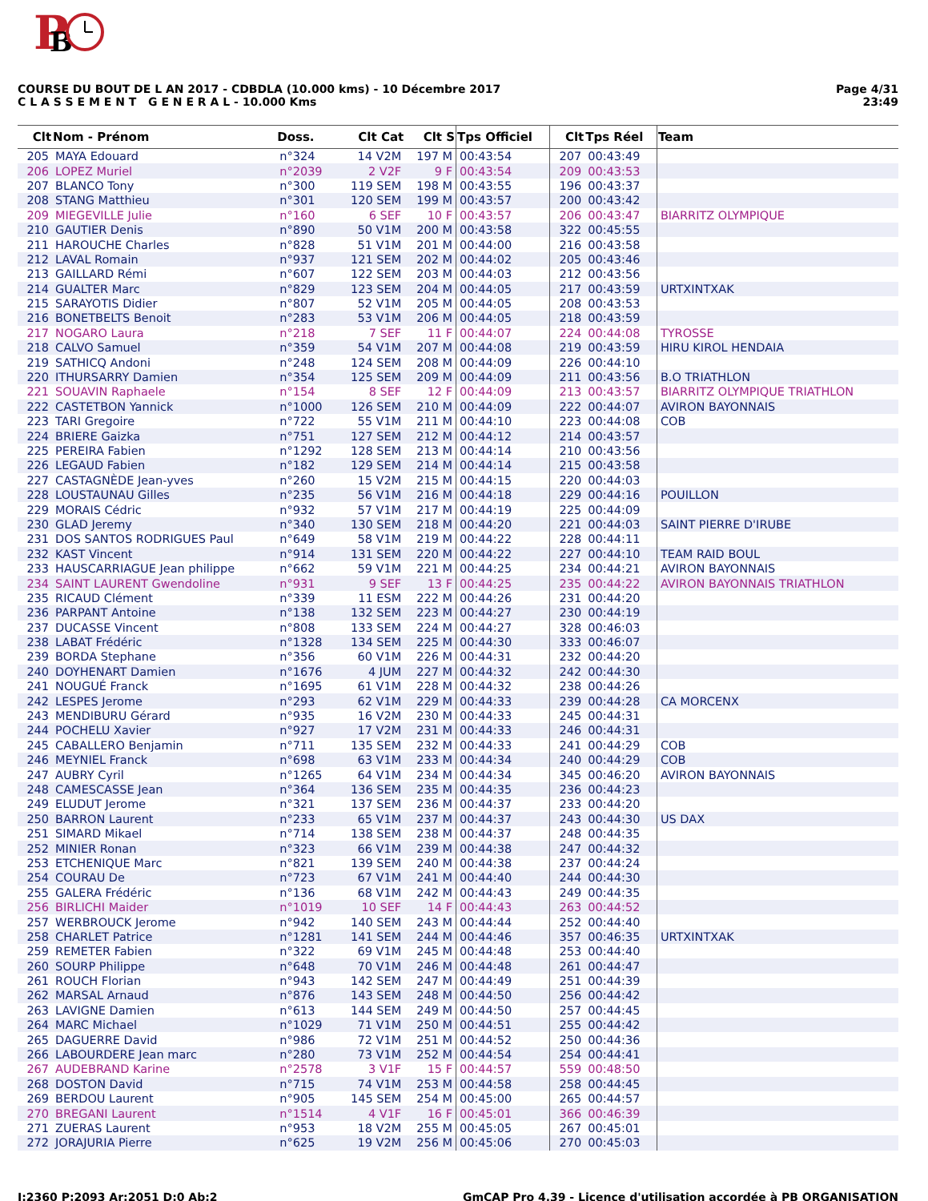P
B
Page 4/31
23:49
COURSE DU BOUT DE L AN 2017 - CDBDLA (10.000 kms) - 10 Décembre 2017
C L A S S E M E N T G E N E R A L - 10.000 Kms
| Clt | Nom - Prénom | Doss. | Clt Cat | Clt S | Tps Officiel | Clt | Tps Réel | Team |
| --- | --- | --- | --- | --- | --- | --- | --- | --- |
| 205 | MAYA Edouard | n°324 | 14 V2M | 197 M | 00:43:54 | 207 | 00:43:49 | |
| 206 | LOPEZ Muriel | n°2039 | 2 V2F | 9 F | 00:43:54 | 209 | 00:43:53 | |
| 207 | BLANCO Tony | n°300 | 119 SEM | 198 M | 00:43:55 | 196 | 00:43:37 | |
| 208 | STANG Matthieu | n°301 | 120 SEM | 199 M | 00:43:57 | 200 | 00:43:42 | |
| 209 | MIEGEVILLE Julie | n°160 | 6 SEF | 10 F | 00:43:57 | 206 | 00:43:47 | BIARRITZ OLYMPIQUE |
| 210 | GAUTIER Denis | n°890 | 50 V1M | 200 M | 00:43:58 | 322 | 00:45:55 | |
| 211 | HAROUCHE Charles | n°828 | 51 V1M | 201 M | 00:44:00 | 216 | 00:43:58 | |
| 212 | LAVAL Romain | n°937 | 121 SEM | 202 M | 00:44:02 | 205 | 00:43:46 | |
| 213 | GAILLARD Rémi | n°607 | 122 SEM | 203 M | 00:44:03 | 212 | 00:43:56 | |
| 214 | GUALTER Marc | n°829 | 123 SEM | 204 M | 00:44:05 | 217 | 00:43:59 | URTXINTXAK |
| 215 | SARAYOTIS Didier | n°807 | 52 V1M | 205 M | 00:44:05 | 208 | 00:43:53 | |
| 216 | BONETBELTS Benoit | n°283 | 53 V1M | 206 M | 00:44:05 | 218 | 00:43:59 | |
| 217 | NOGARO Laura | n°218 | 7 SEF | 11 F | 00:44:07 | 224 | 00:44:08 | TYROSSE |
| 218 | CALVO Samuel | n°359 | 54 V1M | 207 M | 00:44:08 | 219 | 00:43:59 | HIRU KIROL HENDAIA |
| 219 | SATHICQ Andoni | n°248 | 124 SEM | 208 M | 00:44:09 | 226 | 00:44:10 | |
| 220 | ITHURSARRY Damien | n°354 | 125 SEM | 209 M | 00:44:09 | 211 | 00:43:56 | B.O TRIATHLON |
| 221 | SOUAVIN Raphaele | n°154 | 8 SEF | 12 F | 00:44:09 | 213 | 00:43:57 | BIARRITZ OLYMPIQUE TRIATHLON |
| 222 | CASTETBON Yannick | n°1000 | 126 SEM | 210 M | 00:44:09 | 222 | 00:44:07 | AVIRON BAYONNAIS |
| 223 | TARI Gregoire | n°722 | 55 V1M | 211 M | 00:44:10 | 223 | 00:44:08 | COB |
| 224 | BRIERE Gaizka | n°751 | 127 SEM | 212 M | 00:44:12 | 214 | 00:43:57 | |
| 225 | PEREIRA Fabien | n°1292 | 128 SEM | 213 M | 00:44:14 | 210 | 00:43:56 | |
| 226 | LEGAUD Fabien | n°182 | 129 SEM | 214 M | 00:44:14 | 215 | 00:43:58 | |
| 227 | CASTAGNÈDE Jean-yves | n°260 | 15 V2M | 215 M | 00:44:15 | 220 | 00:44:03 | |
| 228 | LOUSTAUNAU Gilles | n°235 | 56 V1M | 216 M | 00:44:18 | 229 | 00:44:16 | POUILLON |
| 229 | MORAIS Cédric | n°932 | 57 V1M | 217 M | 00:44:19 | 225 | 00:44:09 | |
| 230 | GLAD Jeremy | n°340 | 130 SEM | 218 M | 00:44:20 | 221 | 00:44:03 | SAINT PIERRE D'IRUBE |
| 231 | DOS SANTOS RODRIGUES Paul | n°649 | 58 V1M | 219 M | 00:44:22 | 228 | 00:44:11 | |
| 232 | KAST Vincent | n°914 | 131 SEM | 220 M | 00:44:22 | 227 | 00:44:10 | TEAM RAID BOUL |
| 233 | HAUSCARRIAGUE Jean philippe | n°662 | 59 V1M | 221 M | 00:44:25 | 234 | 00:44:21 | AVIRON BAYONNAIS |
| 234 | SAINT LAURENT Gwendoline | n°931 | 9 SEF | 13 F | 00:44:25 | 235 | 00:44:22 | AVIRON BAYONNAIS TRIATHLON |
| 235 | RICAUD Clément | n°339 | 11 ESM | 222 M | 00:44:26 | 231 | 00:44:20 | |
| 236 | PARPANT Antoine | n°138 | 132 SEM | 223 M | 00:44:27 | 230 | 00:44:19 | |
| 237 | DUCASSE Vincent | n°808 | 133 SEM | 224 M | 00:44:27 | 328 | 00:46:03 | |
| 238 | LABAT Frédéric | n°1328 | 134 SEM | 225 M | 00:44:30 | 333 | 00:46:07 | |
| 239 | BORDA Stephane | n°356 | 60 V1M | 226 M | 00:44:31 | 232 | 00:44:20 | |
| 240 | DOYHENART Damien | n°1676 | 4 JUM | 227 M | 00:44:32 | 242 | 00:44:30 | |
| 241 | NOUGUÉ Franck | n°1695 | 61 V1M | 228 M | 00:44:32 | 238 | 00:44:26 | |
| 242 | LESPES Jerome | n°293 | 62 V1M | 229 M | 00:44:33 | 239 | 00:44:28 | CA MORCENX |
| 243 | MENDIBURU Gérard | n°935 | 16 V2M | 230 M | 00:44:33 | 245 | 00:44:31 | |
| 244 | POCHELU Xavier | n°927 | 17 V2M | 231 M | 00:44:33 | 246 | 00:44:31 | |
| 245 | CABALLERO Benjamin | n°711 | 135 SEM | 232 M | 00:44:33 | 241 | 00:44:29 | COB |
| 246 | MEYNIEL Franck | n°698 | 63 V1M | 233 M | 00:44:34 | 240 | 00:44:29 | COB |
| 247 | AUBRY Cyril | n°1265 | 64 V1M | 234 M | 00:44:34 | 345 | 00:46:20 | AVIRON BAYONNAIS |
| 248 | CAMESCASSE Jean | n°364 | 136 SEM | 235 M | 00:44:35 | 236 | 00:44:23 | |
| 249 | ELUDUT Jerome | n°321 | 137 SEM | 236 M | 00:44:37 | 233 | 00:44:20 | |
| 250 | BARRON Laurent | n°233 | 65 V1M | 237 M | 00:44:37 | 243 | 00:44:30 | US DAX |
| 251 | SIMARD Mikael | n°714 | 138 SEM | 238 M | 00:44:37 | 248 | 00:44:35 | |
| 252 | MINIER Ronan | n°323 | 66 V1M | 239 M | 00:44:38 | 247 | 00:44:32 | |
| 253 | ETCHENIQUE Marc | n°821 | 139 SEM | 240 M | 00:44:38 | 237 | 00:44:24 | |
| 254 | COURAU De | n°723 | 67 V1M | 241 M | 00:44:40 | 244 | 00:44:30 | |
| 255 | GALERA Frédéric | n°136 | 68 V1M | 242 M | 00:44:43 | 249 | 00:44:35 | |
| 256 | BIRLICHI Maider | n°1019 | 10 SEF | 14 F | 00:44:43 | 263 | 00:44:52 | |
| 257 | WERBROUCK Jerome | n°942 | 140 SEM | 243 M | 00:44:44 | 252 | 00:44:40 | |
| 258 | CHARLET Patrice | n°1281 | 141 SEM | 244 M | 00:44:46 | 357 | 00:46:35 | URTXINTXAK |
| 259 | REMETER Fabien | n°322 | 69 V1M | 245 M | 00:44:48 | 253 | 00:44:40 | |
| 260 | SOURP Philippe | n°648 | 70 V1M | 246 M | 00:44:48 | 261 | 00:44:47 | |
| 261 | ROUCH Florian | n°943 | 142 SEM | 247 M | 00:44:49 | 251 | 00:44:39 | |
| 262 | MARSAL Arnaud | n°876 | 143 SEM | 248 M | 00:44:50 | 256 | 00:44:42 | |
| 263 | LAVIGNE Damien | n°613 | 144 SEM | 249 M | 00:44:50 | 257 | 00:44:45 | |
| 264 | MARC Michael | n°1029 | 71 V1M | 250 M | 00:44:51 | 255 | 00:44:42 | |
| 265 | DAGUERRE David | n°986 | 72 V1M | 251 M | 00:44:52 | 250 | 00:44:36 | |
| 266 | LABOURDERE Jean marc | n°280 | 73 V1M | 252 M | 00:44:54 | 254 | 00:44:41 | |
| 267 | AUDEBRAND Karine | n°2578 | 3 V1F | 15 F | 00:44:57 | 559 | 00:48:50 | |
| 268 | DOSTON David | n°715 | 74 V1M | 253 M | 00:44:58 | 258 | 00:44:45 | |
| 269 | BERDOU Laurent | n°905 | 145 SEM | 254 M | 00:45:00 | 265 | 00:44:57 | |
| 270 | BREGANI Laurent | n°1514 | 4 V1F | 16 F | 00:45:01 | 366 | 00:46:39 | |
| 271 | ZUERAS Laurent | n°953 | 18 V2M | 255 M | 00:45:05 | 267 | 00:45:01 | |
| 272 | JORAJURIA Pierre | n°625 | 19 V2M | 256 M | 00:45:06 | 270 | 00:45:03 | |
GmCAP Pro 4.39 - Licence d'utilisation accordée à PB ORGANISATION I:2360 P:2093 Ar:2051 D:0 Ab:2